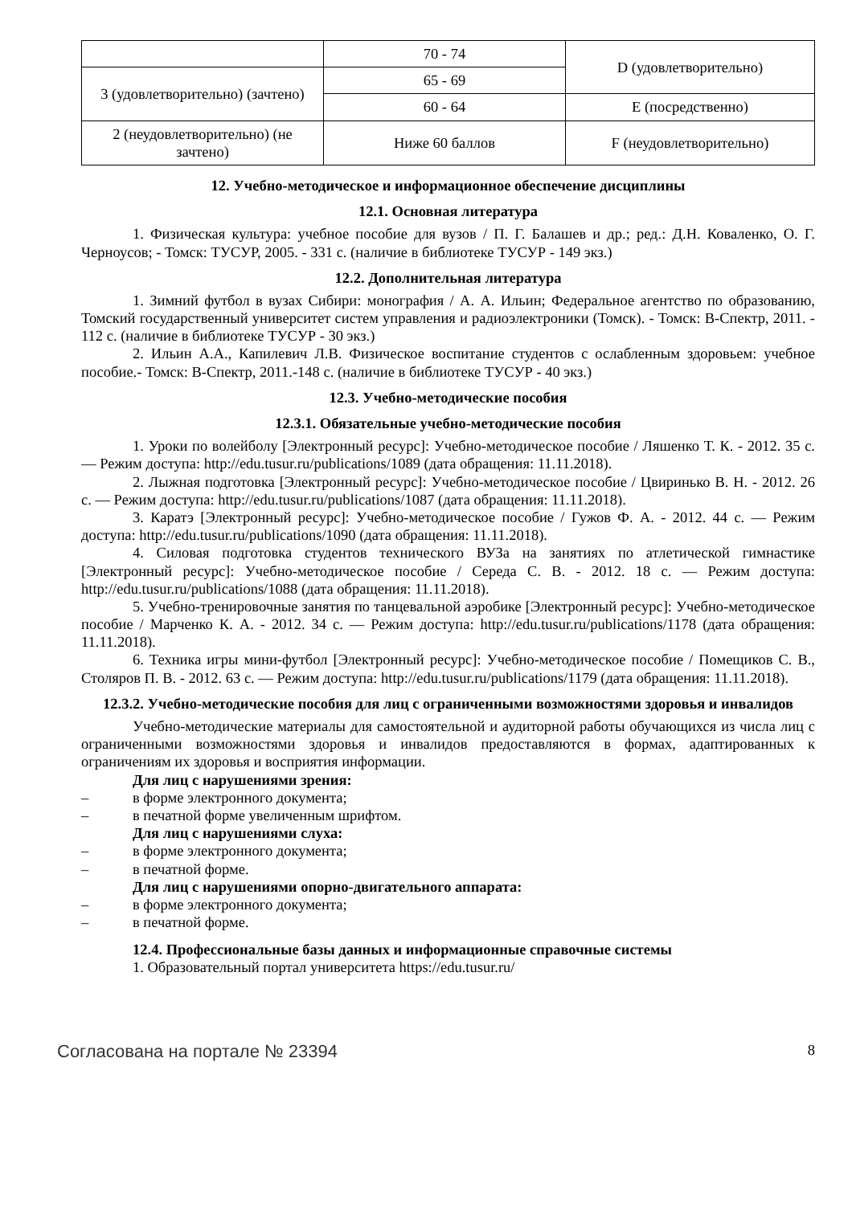| | 70 - 74 | D (удовлетворительно) |
| 3 (удовлетворительно) (зачтено) | 65 - 69 | |
| | 60 - 64 | E (посредственно) |
| 2 (неудовлетворительно) (не зачтено) | Ниже 60 баллов | F (неудовлетворительно) |
12. Учебно-методическое и информационное обеспечение дисциплины
12.1. Основная литература
1. Физическая культура: учебное пособие для вузов / П. Г. Балашев и др.; ред.: Д.Н. Коваленко, О. Г. Черноусов; - Томск: ТУСУР, 2005. - 331 с. (наличие в библиотеке ТУСУР - 149 экз.)
12.2. Дополнительная литература
1. Зимний футбол в вузах Сибири: монография / А. А. Ильин; Федеральное агентство по образованию, Томский государственный университет систем управления и радиоэлектроники (Томск). - Томск: В-Спектр, 2011. - 112 с. (наличие в библиотеке ТУСУР - 30 экз.)
2. Ильин А.А., Капилевич Л.В. Физическое воспитание студентов с ослабленным здоровьем: учебное пособие.- Томск: В-Спектр, 2011.-148 с. (наличие в библиотеке ТУСУР - 40 экз.)
12.3. Учебно-методические пособия
12.3.1. Обязательные учебно-методические пособия
1. Уроки по волейболу [Электронный ресурс]: Учебно-методическое пособие / Ляшенко Т. К. - 2012. 35 с. — Режим доступа: http://edu.tusur.ru/publications/1089 (дата обращения: 11.11.2018).
2. Лыжная подготовка [Электронный ресурс]: Учебно-методическое пособие / Цвиринько В. Н. - 2012. 26 с. — Режим доступа: http://edu.tusur.ru/publications/1087 (дата обращения: 11.11.2018).
3. Каратэ [Электронный ресурс]: Учебно-методическое пособие / Гужов Ф. А. - 2012. 44 с. — Режим доступа: http://edu.tusur.ru/publications/1090 (дата обращения: 11.11.2018).
4. Силовая подготовка студентов технического ВУЗа на занятиях по атлетической гимнастике [Электронный ресурс]: Учебно-методическое пособие / Середа С. В. - 2012. 18 с. — Режим доступа: http://edu.tusur.ru/publications/1088 (дата обращения: 11.11.2018).
5. Учебно-тренировочные занятия по танцевальной аэробике [Электронный ресурс]: Учебно-методическое пособие / Марченко К. А. - 2012. 34 с. — Режим доступа: http://edu.tusur.ru/publications/1178 (дата обращения: 11.11.2018).
6. Техника игры мини-футбол [Электронный ресурс]: Учебно-методическое пособие / Помещиков С. В., Столяров П. В. - 2012. 63 с. — Режим доступа: http://edu.tusur.ru/publications/1179 (дата обращения: 11.11.2018).
12.3.2. Учебно-методические пособия для лиц с ограниченными возможностями здоровья и инвалидов
Учебно-методические материалы для самостоятельной и аудиторной работы обучающихся из числа лиц с ограниченными возможностями здоровья и инвалидов предоставляются в формах, адаптированных к ограничениям их здоровья и восприятия информации.
Для лиц с нарушениями зрения:
– в форме электронного документа;
– в печатной форме увеличенным шрифтом.
Для лиц с нарушениями слуха:
– в форме электронного документа;
– в печатной форме.
Для лиц с нарушениями опорно-двигательного аппарата:
– в форме электронного документа;
– в печатной форме.
12.4. Профессиональные базы данных и информационные справочные системы
1. Образовательный портал университета https://edu.tusur.ru/
Согласована на портале № 23394 8